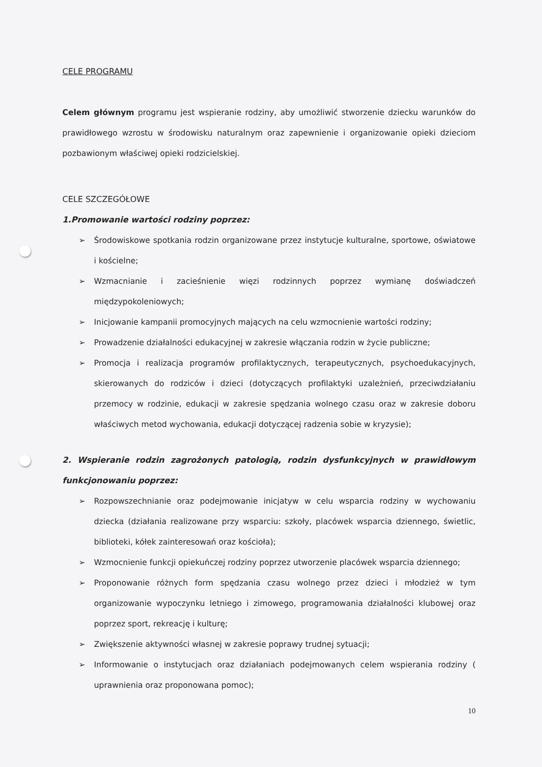CELE PROGRAMU
Celem głównym programu jest wspieranie rodziny, aby umożliwić stworzenie dziecku warunków do prawidłowego wzrostu w środowisku naturalnym oraz zapewnienie i organizowanie opieki dzieciom pozbawionym właściwej opieki rodzicielskiej.
CELE SZCZEGÓŁOWE
1.Promowanie wartości rodziny poprzez:
➢ Środowiskowe spotkania rodzin organizowane przez instytucje kulturalne, sportowe, oświatowe i kościelne;
➢ Wzmacnianie i zacieśnienie więzi rodzinnych poprzez wymianę doświadczeń międzypokoleniowych;
➢ Inicjowanie kampanii promocyjnych mających na celu wzmocnienie wartości rodziny;
➢ Prowadzenie działalności edukacyjnej w zakresie włączania rodzin w życie publiczne;
➢ Promocja i realizacja programów profilaktycznych, terapeutycznych, psychoedukacyjnych, skierowanych do rodziców i dzieci (dotyczących profilaktyki uzależnień, przeciwdziałaniu przemocy w rodzinie, edukacji w zakresie spędzania wolnego czasu oraz w zakresie doboru właściwych metod wychowania, edukacji dotyczącej radzenia sobie w kryzysie);
2. Wspieranie rodzin zagrożonych patologią, rodzin dysfunkcyjnych w prawidłowym funkcjonowaniu poprzez:
➢ Rozpowszechnianie oraz podejmowanie inicjatyw w celu wsparcia rodziny w wychowaniu dziecka (działania realizowane przy wsparciu: szkoły, placówek wsparcia dziennego, świetlic, biblioteki, kółek zainteresowań oraz kościoła);
➢ Wzmocnienie funkcji opiekuńczej rodziny poprzez utworzenie placówek wsparcia dziennego;
➢ Proponowanie różnych form spędzania czasu wolnego przez dzieci i młodzież w tym organizowanie wypoczynku letniego i zimowego, programowania działalności klubowej oraz poprzez sport, rekreację i kulturę;
➢ Zwiększenie aktywności własnej w zakresie poprawy trudnej sytuacji;
➢ Informowanie o instytucjach oraz działaniach podejmowanych celem wspierania rodziny ( uprawnienia oraz proponowana pomoc);
10